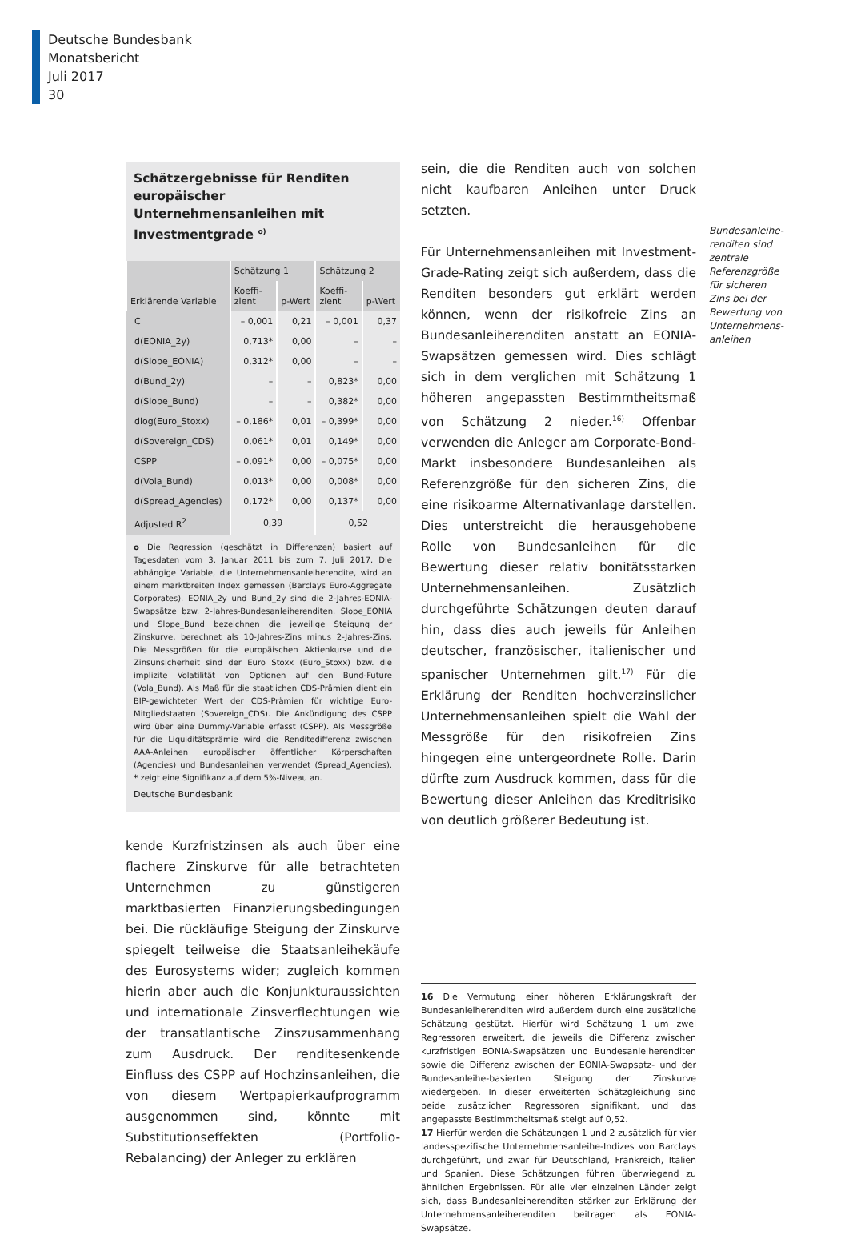Deutsche Bundesbank
Monatsbericht
Juli 2017
30
Schätzergebnisse für Renditen europäischer Unternehmensanleihen mit Investmentgrade <sup>o)</sup>
| Erklärende Variable | Schätzung 1 | | Schätzung 2 | |
| --- | --- | --- | --- | --- |
| | Koeffi- zient | p-Wert | Koeffi- zient | p-Wert |
| C | – 0,001 | 0,21 | – 0,001 | 0,37 |
| d(EONIA_2y) | 0,713* | 0,00 | – | – |
| d(Slope_EONIA) | 0,312* | 0,00 | – | – |
| d(Bund_2y) | – | – | 0,823* | 0,00 |
| d(Slope_Bund) | – | – | 0,382* | 0,00 |
| dlog(Euro_Stoxx) | – 0,186* | 0,01 | – 0,399* | 0,00 |
| d(Sovereign_CDS) | 0,061* | 0,01 | 0,149* | 0,00 |
| CSPP | – 0,091* | 0,00 | – 0,075* | 0,00 |
| d(Vola_Bund) | 0,013* | 0,00 | 0,008* | 0,00 |
| d(Spread_Agencies) | 0,172* | 0,00 | 0,137* | 0,00 |
| Adjusted R<sup>2</sup> | 0,39 | | 0,52 | |
o Die Regression (geschätzt in Differenzen) basiert auf Tagesdaten vom 3. Januar 2011 bis zum 7. Juli 2017. Die abhängige Variable, die Unternehmensanleiherendite, wird an einem marktbreiten Index gemessen (Barclays Euro-Aggregate Corporates). EONIA_2y und Bund_2y sind die 2-Jahres-EONIA-Swapsätze bzw. 2-Jahres-Bundesanleiherenditen. Slope_EONIA und Slope_Bund bezeichnen die jeweilige Steigung der Zinskurve, berechnet als 10-Jahres-Zins minus 2-Jahres-Zins. Die Messgrößen für die europäischen Aktienkurse und die Zinsunsicherheit sind der Euro Stoxx (Euro_Stoxx) bzw. die implizite Volatilität von Optionen auf den Bund-Future (Vola_Bund). Als Maß für die staatlichen CDS-Prämien dient ein BIP-gewichteter Wert der CDS-Prämien für wichtige Euro-Mitgliedstaaten (Sovereign_CDS). Die Ankündigung des CSPP wird über eine Dummy-Variable erfasst (CSPP). Als Messgröße für die Liquiditätsprämie wird die Renditedifferenz zwischen AAA-Anleihen europäischer öffentlicher Körperschaften (Agencies) und Bundesanleihen verwendet (Spread_Agencies). * zeigt eine Signifikanz auf dem 5%-Niveau an.
Deutsche Bundesbank
kende Kurzfristzinsen als auch über eine flachere Zinskurve für alle betrachteten Unternehmen zu günstigeren marktbasierten Finanzierungsbedingungen bei. Die rückläufige Steigung der Zinskurve spiegelt teilweise die Staatsanleihekäufe des Eurosystems wider; zugleich kommen hierin aber auch die Konjunkturaussichten und internationale Zinsverflechtungen wie der transatlantische Zinszusammenhang zum Ausdruck. Der renditesenkende Einfluss des CSPP auf Hochzinsanleihen, die von diesem Wertpapierkaufprogramm ausgenommen sind, könnte mit Substitutionseffekten (Portfolio-Rebalancing) der Anleger zu erklären
sein, die die Renditen auch von solchen nicht kaufbaren Anleihen unter Druck setzten.
Für Unternehmensanleihen mit Investment-Grade-Rating zeigt sich außerdem, dass die Renditen besonders gut erklärt werden können, wenn der risikofreie Zins an Bundesanleiherenditen anstatt an EONIA-Swapsätzen gemessen wird. Dies schlägt sich in dem verglichen mit Schätzung 1 höheren angepassten Bestimmtheitsmaß von Schätzung 2 nieder.<sup>16)</sup> Offenbar verwenden die Anleger am Corporate-Bond-Markt insbesondere Bundesanleihen als Referenzgröße für den sicheren Zins, die eine risikoarme Alternativanlage darstellen. Dies unterstreicht die herausgehobene Rolle von Bundesanleihen für die Bewertung dieser relativ bonitätsstarken Unternehmensanleihen. Zusätzlich durchgeführte Schätzungen deuten darauf hin, dass dies auch jeweils für Anleihen deutscher, französischer, italienischer und spanischer Unternehmen gilt.<sup>17)</sup> Für die Erklärung der Renditen hochverzinslicher Unternehmensanleihen spielt die Wahl der Messgröße für den risikofreien Zins hingegen eine untergeordnete Rolle. Darin dürfte zum Ausdruck kommen, dass für die Bewertung dieser Anleihen das Kreditrisiko von deutlich größerer Bedeutung ist.
16 Die Vermutung einer höheren Erklärungskraft der Bundesanleiherenditen wird außerdem durch eine zusätzliche Schätzung gestützt. Hierfür wird Schätzung 1 um zwei Regressoren erweitert, die jeweils die Differenz zwischen kurzfristigen EONIA-Swapsätzen und Bundesanleiherenditen sowie die Differenz zwischen der EONIA-Swapsatz- und der Bundesanleihe-basierten Steigung der Zinskurve wiedergeben. In dieser erweiterten Schätzgleichung sind beide zusätzlichen Regressoren signifikant, und das angepasste Bestimmtheitsmaß steigt auf 0,52.
17 Hierfür werden die Schätzungen 1 und 2 zusätzlich für vier landesspezifische Unternehmensanleihe-Indizes von Barclays durchgeführt, und zwar für Deutschland, Frankreich, Italien und Spanien. Diese Schätzungen führen überwiegend zu ähnlichen Ergebnissen. Für alle vier einzelnen Länder zeigt sich, dass Bundesanleiherenditen stärker zur Erklärung der Unternehmensanleiherenditen beitragen als EONIA-Swapsätze.
Bundesanleihe-renditen sind zentrale Referenzgröße für sicheren Zins bei der Bewertung von Unternehmens-anleihen